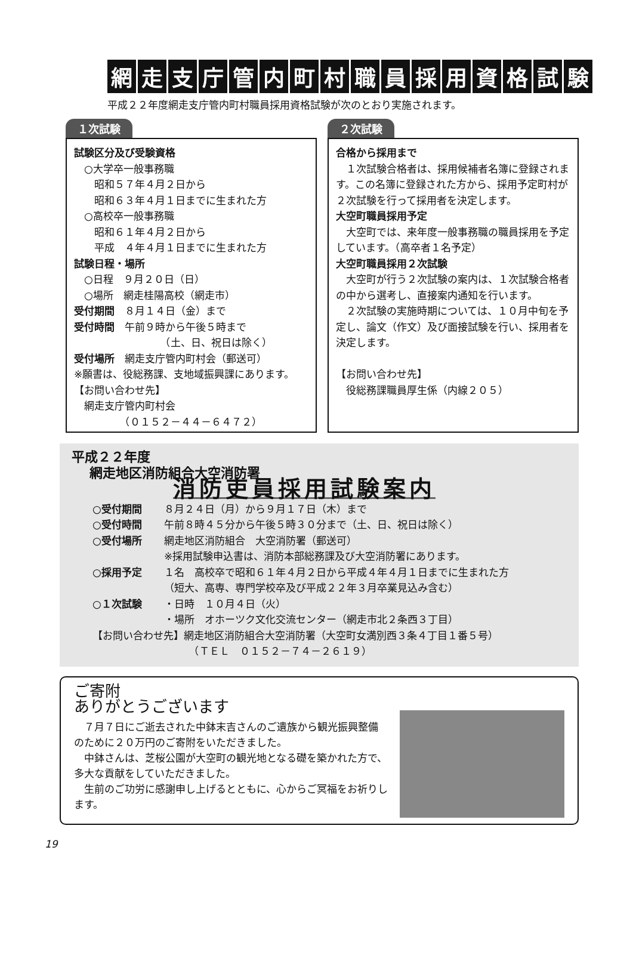網走支庁管内町村職員採用資格試験
平成２２年度網走支庁管内町村職員採用資格試験が次のとおり実施されます。
１次試験
試験区分及び受験資格
　○大学卒一般事務職
　　昭和５７年４月２日から
　　昭和６３年４月１日までに生まれた方
　○高校卒一般事務職
　　昭和６１年４月２日から
　　平成　４年４月１日までに生まれた方
試験日程・場所
　○日程　９月２０日（日）
　○場所　網走桂陽高校（網走市）
受付期間　８月１４日（金）まで
受付時間　午前９時から午後５時まで
　　　　　　　　　（土、日、祝日は除く）
受付場所　網走支庁管内町村会（郵送可）
※願書は、役総務課、支地域振興課にあります。
【お問い合わせ先】
　網走支庁管内町村会
　　　　　（０１５２－４４－６４７２）
２次試験
合格から採用まで
　１次試験合格者は、採用候補者名簿に登録されます。この名簿に登録された方から、採用予定町村が２次試験を行って採用者を決定します。
大空町職員採用予定
　大空町では、来年度一般事務職の職員採用を予定しています。（高卒者１名予定）
大空町職員採用２次試験
　大空町が行う２次試験の案内は、１次試験合格者の中から選考し、直接案内通知を行います。
　２次試験の実施時期については、１０月中旬を予定し、論文（作文）及び面接試験を行い、採用者を決定します。
【お問い合わせ先】
　役総務課職員厚生係（内線２０５）
平成２２年度
網走地区消防組合大空消防署
消防吏員採用試験案内
○受付期間 ８月２４日（月）から９月１７日（木）まで
○受付時間 午前８時４５分から午後５時３０分まで（土、日、祝日は除く）
○受付場所 網走地区消防組合　大空消防署（郵送可）
※採用試験申込書は、消防本部総務課及び大空消防署にあります。
○採用予定 １名　高校卒で昭和６１年４月２日から平成４年４月１日までに生まれた方
（短大、高専、専門学校卒及び平成２２年３月卒業見込み含む）
○１次試験 ・日時　１０月４日（火）
・場所　オホーツク文化交流センター（網走市北２条西３丁目）
【お問い合わせ先】網走地区消防組合大空消防署（大空町女満別西３条４丁目１番５号）
　　　　　　　　　　（ＴＥＬ　０１５２－７４－２６１９）
ご寄附
ありがとうございます
　７月７日にご逝去された中鉢末吉さんのご遺族から観光振興整備のために２０万円のご寄附をいただきました。
　中鉢さんは、芝桜公園が大空町の観光地となる礎を築かれた方で、多大な貢献をしていただきました。
　生前のご功労に感謝申し上げるとともに、心からご冥福をお祈りします。
19